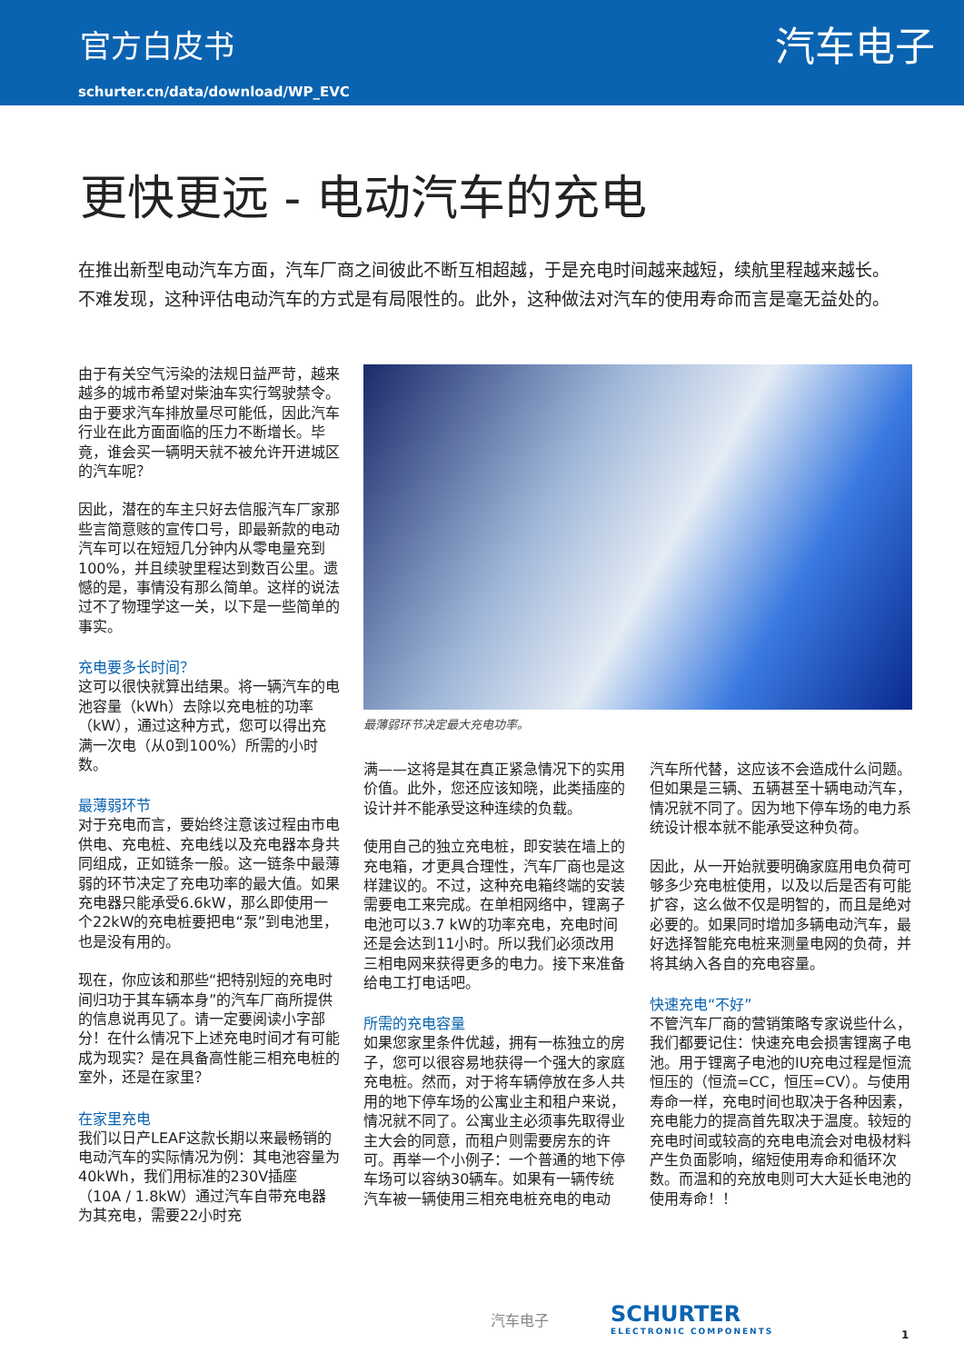官方白皮书 汽车电子
schurter.cn/data/download/WP_EVC
更快更远 - 电动汽车的充电
在推出新型电动汽车方面，汽车厂商之间彼此不断互相超越，于是充电时间越来越短，续航里程越来越长。不难发现，这种评估电动汽车的方式是有局限性的。此外，这种做法对汽车的使用寿命而言是毫无益处的。
由于有关空气污染的法规日益严苛，越来越多的城市希望对柴油车实行驾驶禁令。由于要求汽车排放量尽可能低，因此汽车行业在此方面面临的压力不断增长。毕竟，谁会买一辆明天就不被允许开进城区的汽车呢？
因此，潜在的车主只好去信服汽车厂家那些言简意赅的宣传口号，即最新款的电动汽车可以在短短几分钟内从零电量充到100%，并且续驶里程达到数百公里。遗憾的是，事情没有那么简单。这样的说法过不了物理学这一关，以下是一些简单的事实。
充电要多长时间？
这可以很快就算出结果。将一辆汽车的电池容量（kWh）去除以充电桩的功率（kW），通过这种方式，您可以得出充满一次电（从0到100%）所需的小时数。
最薄弱环节
对于充电而言，要始终注意该过程由市电供电、充电桩、充电线以及充电器本身共同组成，正如链条一般。这一链条中最薄弱的环节决定了充电功率的最大值。如果充电器只能承受6.6kW，那么即使用一个22kW的充电桩要把电“泵”到电池里，也是没有用的。
现在，你应该和那些“把特别短的充电时间归功于其车辆本身”的汽车厂商所提供的信息说再见了。请一定要阅读小字部分！在什么情况下上述充电时间才有可能成为现实？是在具备高性能三相充电桩的室外，还是在家里？
在家里充电
我们以日产LEAF这款长期以来最畅销的电动汽车的实际情况为例：其电池容量为40kWh，我们用标准的230V插座（10A / 1.8kW）通过汽车自带充电器为其充电，需要22小时充
最薄弱环节决定最大充电功率。
满——这将是其在真正紧急情况下的实用价值。此外，您还应该知晓，此类插座的设计并不能承受这种连续的负载。
使用自己的独立充电桩，即安装在墙上的充电箱，才更具合理性，汽车厂商也是这样建议的。不过，这种充电箱终端的安装需要电工来完成。在单相网络中，锂离子电池可以3.7 kW的功率充电，充电时间还是会达到11小时。所以我们必须改用三相电网来获得更多的电力。接下来准备给电工打电话吧。
所需的充电容量
如果您家里条件优越，拥有一栋独立的房子，您可以很容易地获得一个强大的家庭充电桩。然而，对于将车辆停放在多人共用的地下停车场的公寓业主和租户来说，情况就不同了。公寓业主必须事先取得业主大会的同意，而租户则需要房东的许可。再举一个小例子：一个普通的地下停车场可以容纳30辆车。如果有一辆传统汽车被一辆使用三相充电桩充电的电动
汽车所代替，这应该不会造成什么问题。但如果是三辆、五辆甚至十辆电动汽车，情况就不同了。因为地下停车场的电力系统设计根本就不能承受这种负荷。
因此，从一开始就要明确家庭用电负荷可够多少充电桩使用，以及以后是否有可能扩容，这么做不仅是明智的，而且是绝对必要的。如果同时增加多辆电动汽车，最好选择智能充电桩来测量电网的负荷，并将其纳入各自的充电容量。
快速充电“不好”
不管汽车厂商的营销策略专家说些什么，我们都要记住：快速充电会损害锂离子电池。用于锂离子电池的IU充电过程是恒流恒压的（恒流=CC，恒压=CV）。与使用寿命一样，充电时间也取决于各种因素，充电能力的提高首先取决于温度。较短的充电时间或较高的充电电流会对电极材料产生负面影响，缩短使用寿命和循环次数。而温和的充放电则可大大延长电池的使用寿命！！
汽车电子 SCHURTER
ELECTRONIC COMPONENTS
1